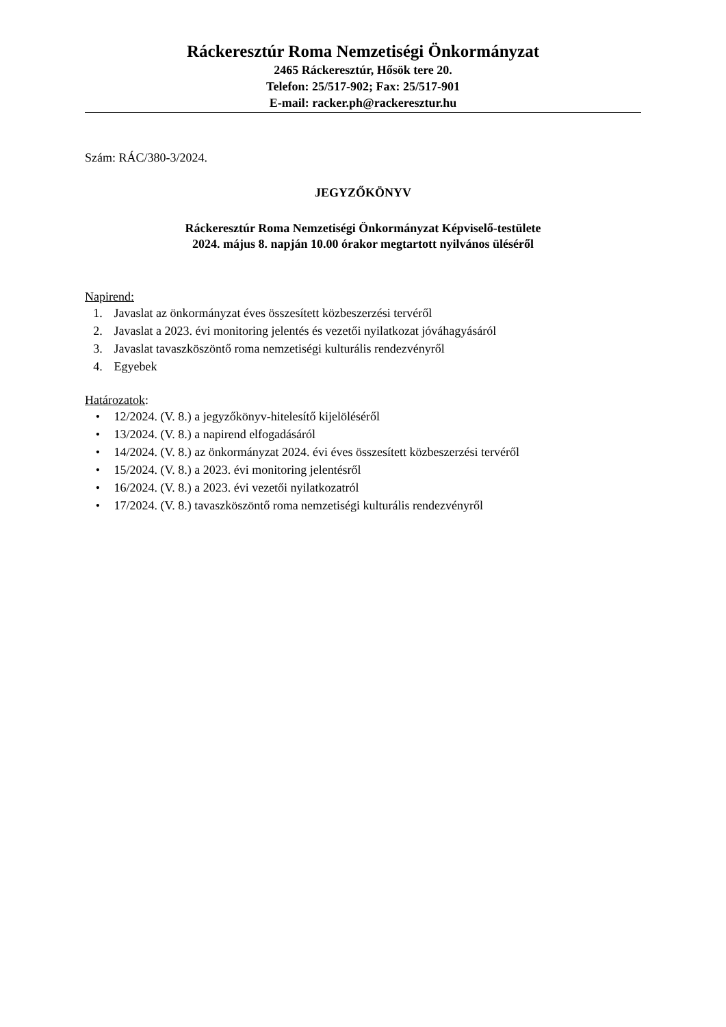Ráckeresztúr Roma Nemzetiségi Önkormányzat
2465 Ráckeresztúr, Hősök tere 20.
Telefon: 25/517-902; Fax: 25/517-901
E-mail: racker.ph@rackeresztur.hu
Szám: RÁC/380-3/2024.
JEGYZŐKÖNYV
Ráckeresztúr Roma Nemzetiségi Önkormányzat Képviselő-testülete
2024. május 8. napján 10.00 órakor megtartott nyilvános üléséről
Napirend:
1. Javaslat az önkormányzat éves összesített közbeszerzési tervéről
2. Javaslat a 2023. évi monitoring jelentés és vezetői nyilatkozat jóváhagyásáról
3. Javaslat tavaszköszöntő roma nemzetiségi kulturális rendezvényről
4. Egyebek
Határozatok:
• 12/2024. (V. 8.) a jegyzőkönyv-hitelesítő kijelöléséről
• 13/2024. (V. 8.) a napirend elfogadásáról
• 14/2024. (V. 8.) az önkormányzat 2024. évi éves összesített közbeszerzési tervéről
• 15/2024. (V. 8.) a 2023. évi monitoring jelentésről
• 16/2024. (V. 8.) a 2023. évi vezetői nyilatkozatról
• 17/2024. (V. 8.) tavaszköszöntő roma nemzetiségi kulturális rendezvényről